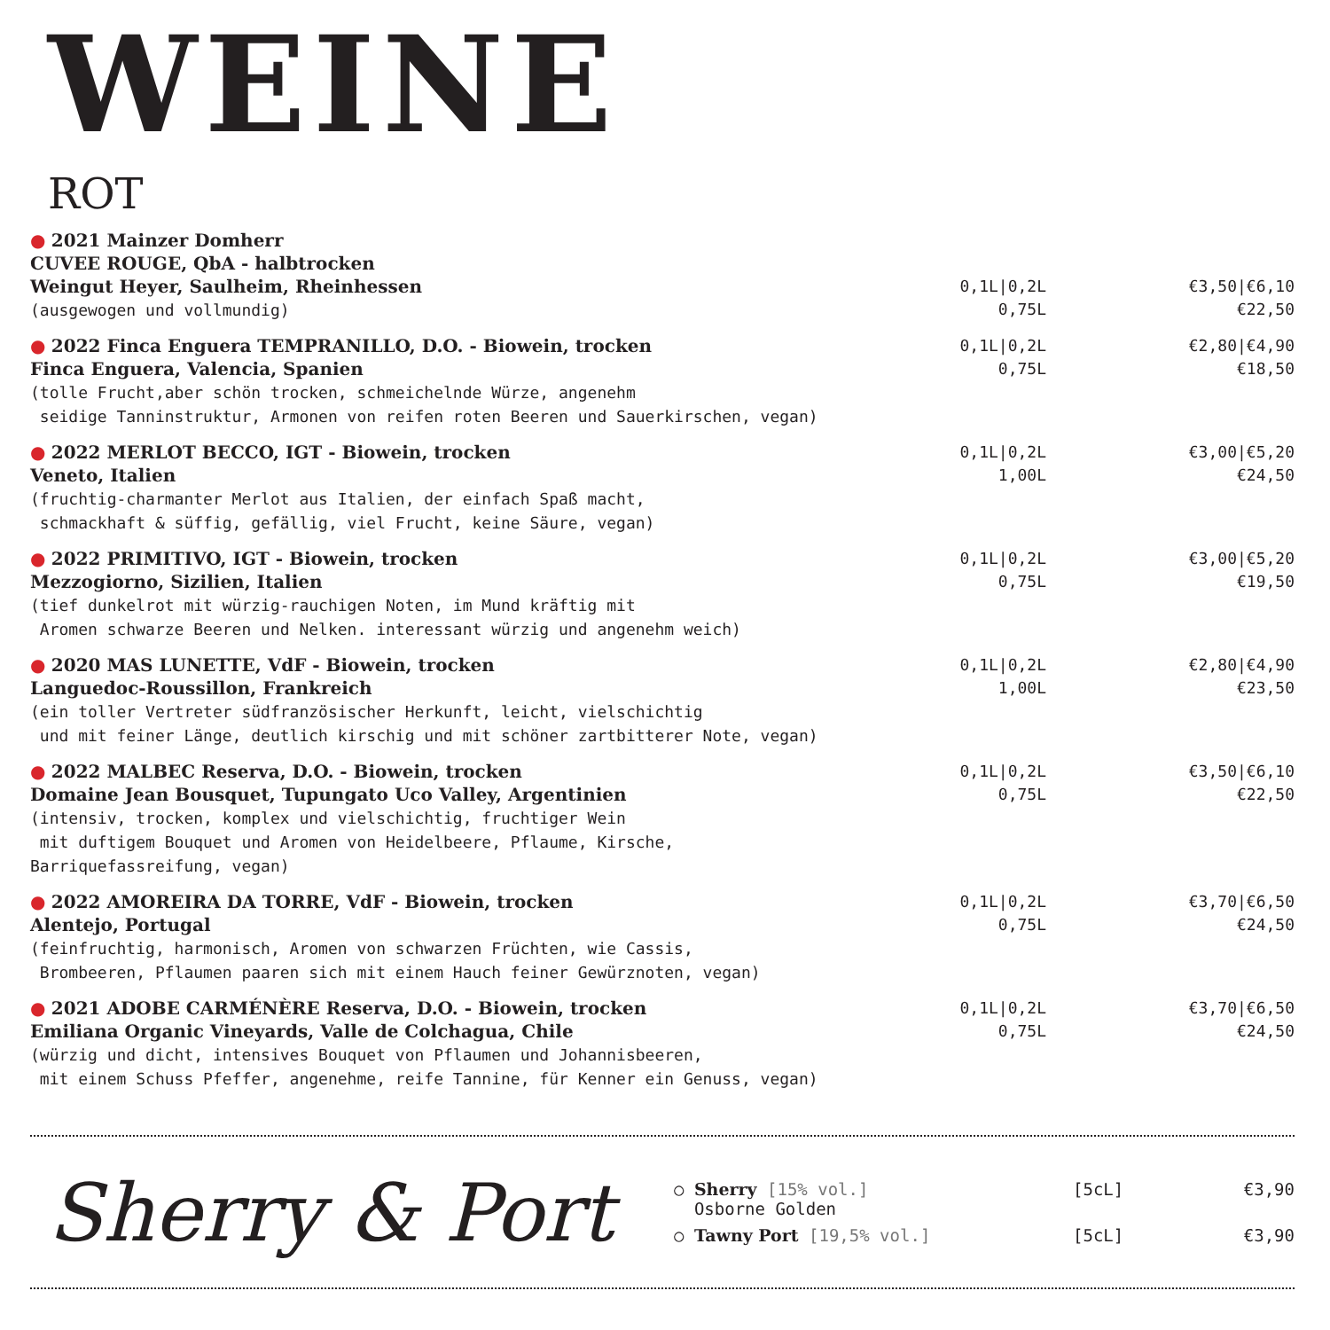WEINE
ROT
● 2021 Mainzer Domherr
CUVEE ROUGE, QbA - halbtrocken
Weingut Heyer, Saulheim, Rheinhessen
(ausgewogen und vollmundig)
0,1L|0,2L
0,75L
€3,50|€6,10
€22,50
● 2022 Finca Enguera TEMPRANILLO, D.O. - Biowein, trocken
Finca Enguera, Valencia, Spanien
(tolle Frucht,aber schön trocken, schmeichelnde Würze, angenehm
seidige Tanninstruktur, Armonen von reifen roten Beeren und Sauerkirschen, vegan)
0,1L|0,2L
0,75L
€2,80|€4,90
€18,50
● 2022 MERLOT BECCO, IGT - Biowein, trocken
Veneto, Italien
(fruchtig-charmanter Merlot aus Italien, der einfach Spaß macht,
schmackhaft & süffig, gefällig, viel Frucht, keine Säure, vegan)
0,1L|0,2L
1,00L
€3,00|€5,20
€24,50
● 2022 PRIMITIVO, IGT - Biowein, trocken
Mezzogiorno, Sizilien, Italien
(tief dunkelrot mit würzig-rauchigen Noten, im Mund kräftig mit
Aromen schwarze Beeren und Nelken. interessant würzig und angenehm weich)
0,1L|0,2L
0,75L
€3,00|€5,20
€19,50
● 2020 MAS LUNETTE, VdF - Biowein, trocken
Languedoc-Roussillon, Frankreich
(ein toller Vertreter südfranzösischer Herkunft, leicht, vielschichtig
und mit feiner Länge, deutlich kirschig und mit schöner zartbitterer Note, vegan)
0,1L|0,2L
1,00L
€2,80|€4,90
€23,50
● 2022 MALBEC Reserva, D.O. - Biowein, trocken
Domaine Jean Bousquet, Tupungato Uco Valley, Argentinien
(intensiv, trocken, komplex und vielschichtig, fruchtiger Wein
mit duftigem Bouquet und Aromen von Heidelbeere, Pflaume, Kirsche, Barriquefassreifung, vegan)
0,1L|0,2L
0,75L
€3,50|€6,10
€22,50
● 2022 AMOREIRA DA TORRE, VdF - Biowein, trocken
Alentejo, Portugal
(feinfruchtig, harmonisch, Aromen von schwarzen Früchten, wie Cassis,
Brombeeren, Pflaumen paaren sich mit einem Hauch feiner Gewürznoten, vegan)
0,1L|0,2L
0,75L
€3,70|€6,50
€24,50
● 2021 ADOBE CARMÉNÈRE Reserva, D.O. - Biowein, trocken
Emiliana Organic Vineyards, Valle de Colchagua, Chile
(würzig und dicht, intensives Bouquet von Pflaumen und Johannisbeeren,
mit einem Schuss Pfeffer, angenehme, reife Tannine, für Kenner ein Genuss, vegan)
0,1L|0,2L
0,75L
€3,70|€6,50
€24,50
Sherry & Port
○ Sherry [15% vol.]
Osborne Golden [5cL] €3,90
○ Tawny Port [19,5% vol.] [5cL] €3,90